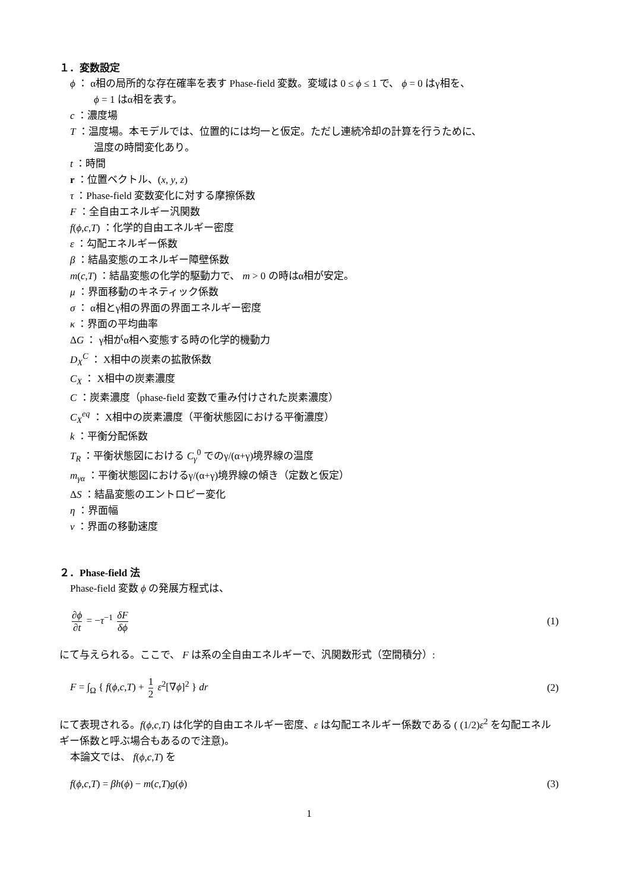１．変数設定
ϕ ： α相の局所的な存在確率を表す Phase-field 変数。変域は 0 ≤ ϕ ≤ 1 で、 ϕ = 0 はγ相を、
ϕ = 1 はα相を表す。
c ：濃度場
T ：温度場。本モデルでは、位置的には均一と仮定。ただし連続冷却の計算を行うために、
温度の時間変化あり。
t ：時間
r ：位置ベクトル、(x, y, z)
τ ：Phase-field 変数変化に対する摩擦係数
F ：全自由エネルギー汎関数
f(ϕ,c,T) ：化学的自由エネルギー密度
ε ：勾配エネルギー係数
β ：結晶変態のエネルギー障壁係数
m(c,T) ：結晶変態の化学的駆動力で、 m > 0 の時はα相が安定。
μ ：界面移動のキネティック係数
σ ： α相とγ相の界面の界面エネルギー密度
κ ：界面の平均曲率
ΔG ： γ相がα相へ変態する時の化学的機動力
D<sub>X</sub><sup>C</sup> ： X相中の炭素の拡散係数
C<sub>X</sub> ： X相中の炭素濃度
C ：炭素濃度（phase-field 変数で重み付けされた炭素濃度）
C<sub>X</sub><sup>eq</sup> ： X相中の炭素濃度（平衡状態図における平衡濃度）
k ：平衡分配係数
T<sub>R</sub> ：平衡状態図における C<sub>γ</sub><sup>0</sup> でのγ/(α+γ)境界線の温度
m<sub>γα</sub> ：平衡状態図におけるγ/(α+γ)境界線の傾き（定数と仮定）
ΔS ：結晶変態のエントロピー変化
η ：界面幅
v ：界面の移動速度
２．Phase-field 法
Phase-field 変数 ϕ の発展方程式は、
∂ϕ ∂t = −τ<sup>−1</sup> δF δϕ (1)
にて与えられる。ここで、 F は系の全自由エネルギーで、汎関数形式（空間積分）:
F = ∫<sub>Ω</sub> { f(ϕ,c,T) + 1 2 ε<sup>2</sup>[∇ϕ]<sup>2</sup> } dr
(2)
にて表現される。f(ϕ,c,T) は化学的自由エネルギー密度、ε は勾配エネルギー係数である ( (1/2)ε<sup>2</sup> を勾配エネルギー係数と呼ぶ場合もあるので注意)。
本論文では、 f(ϕ,c,T) を
f(ϕ,c,T) = βh(ϕ) − m(c,T)g(ϕ) (3)
1